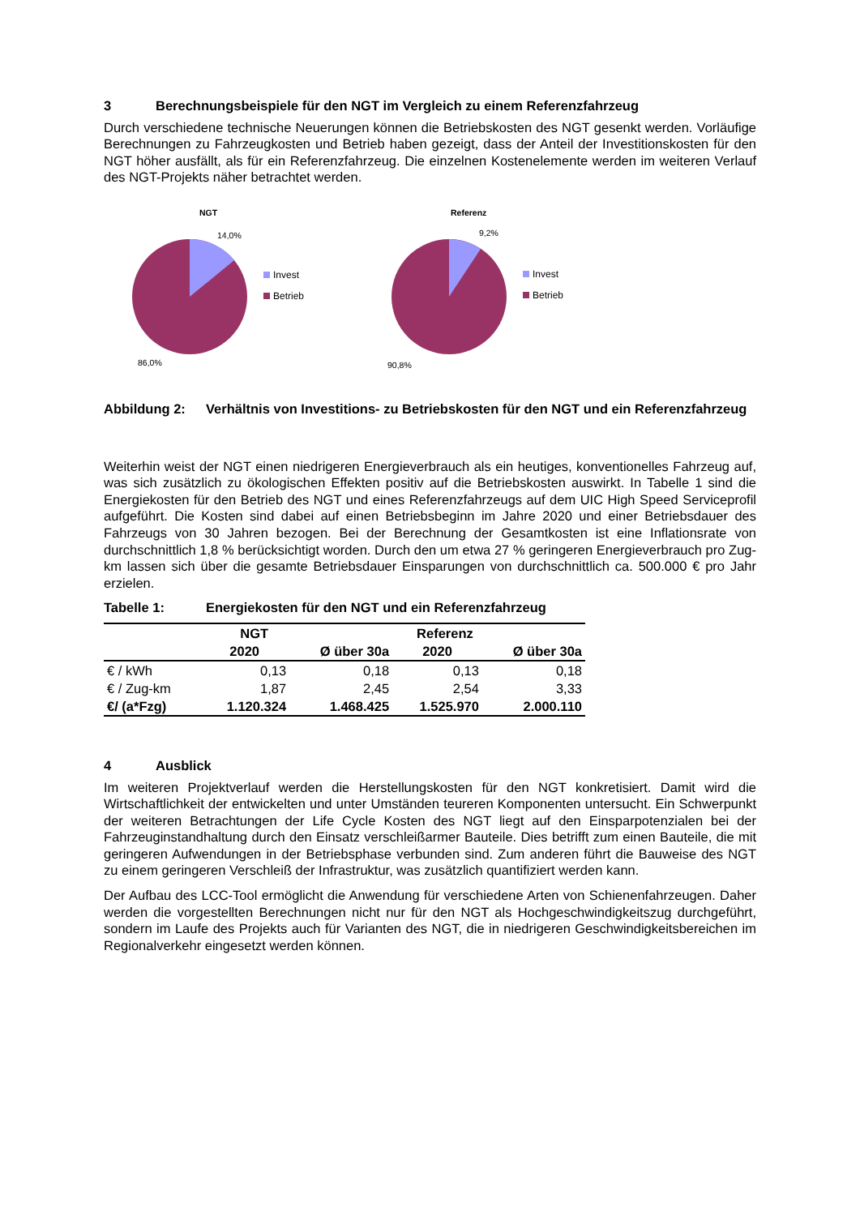3 Berechnungsbeispiele für den NGT im Vergleich zu einem Referenzfahrzeug
Durch verschiedene technische Neuerungen können die Betriebskosten des NGT gesenkt werden. Vorläufige Berechnungen zu Fahrzeugkosten und Betrieb haben gezeigt, dass der Anteil der Investitionskosten für den NGT höher ausfällt, als für ein Referenzfahrzeug. Die einzelnen Kostenelemente werden im weiteren Verlauf des NGT-Projekts näher betrachtet werden.
NGT
14,0%
Invest
Betrieb
86,0%
Referenz
9,2%
Invest
Betrieb
90,8%
Abbildung 2: Verhältnis von Investitions- zu Betriebskosten für den NGT und ein Referenzfahrzeug
Weiterhin weist der NGT einen niedrigeren Energieverbrauch als ein heutiges, konventionelles Fahrzeug auf, was sich zusätzlich zu ökologischen Effekten positiv auf die Betriebskosten auswirkt. In Tabelle 1 sind die Energiekosten für den Betrieb des NGT und eines Referenzfahrzeugs auf dem UIC High Speed Serviceprofil aufgeführt. Die Kosten sind dabei auf einen Betriebsbeginn im Jahre 2020 und einer Betriebsdauer des Fahrzeugs von 30 Jahren bezogen. Bei der Berechnung der Gesamtkosten ist eine Inflationsrate von durchschnittlich 1,8 % berücksichtigt worden. Durch den um etwa 27 % geringeren Energieverbrauch pro Zug-km lassen sich über die gesamte Betriebsdauer Einsparungen von durchschnittlich ca. 500.000 € pro Jahr erzielen.
Tabelle 1: Energiekosten für den NGT und ein Referenzfahrzeug
| | NGT | | Referenz | |
| --- | --- | --- | --- | --- |
| | 2020 | Ø über 30a | 2020 | Ø über 30a |
| € / kWh | 0,13 | 0,18 | 0,13 | 0,18 |
| € / Zug-km | 1,87 | 2,45 | 2,54 | 3,33 |
| €/ (a*Fzg) | 1.120.324 | 1.468.425 | 1.525.970 | 2.000.110 |
4 Ausblick
Im weiteren Projektverlauf werden die Herstellungskosten für den NGT konkretisiert. Damit wird die Wirtschaftlichkeit der entwickelten und unter Umständen teureren Komponenten untersucht. Ein Schwerpunkt der weiteren Betrachtungen der Life Cycle Kosten des NGT liegt auf den Einsparpotenzialen bei der Fahrzeuginstandhaltung durch den Einsatz verschleißarmer Bauteile. Dies betrifft zum einen Bauteile, die mit geringeren Aufwendungen in der Betriebsphase verbunden sind. Zum anderen führt die Bauweise des NGT zu einem geringeren Verschleiß der Infrastruktur, was zusätzlich quantifiziert werden kann.
Der Aufbau des LCC-Tool ermöglicht die Anwendung für verschiedene Arten von Schienenfahrzeugen. Daher werden die vorgestellten Berechnungen nicht nur für den NGT als Hochgeschwindigkeitszug durchgeführt, sondern im Laufe des Projekts auch für Varianten des NGT, die in niedrigeren Geschwindigkeitsbereichen im Regionalverkehr eingesetzt werden können.